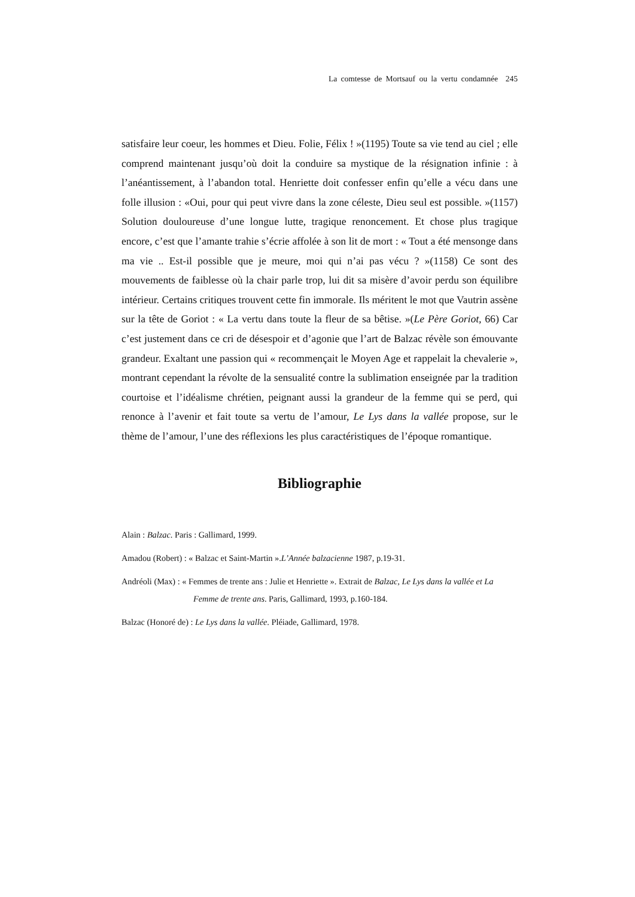La comtesse de Mortsauf ou la vertu condamnée 245
satisfaire leur coeur, les hommes et Dieu. Folie, Félix ! »(1195) Toute sa vie tend au ciel ; elle comprend maintenant jusqu’où doit la conduire sa mystique de la résignation infinie : à l’anéantissement, à l’abandon total. Henriette doit confesser enfin qu’elle a vécu dans une folle illusion : «Oui, pour qui peut vivre dans la zone céleste, Dieu seul est possible. »(1157) Solution douloureuse d’une longue lutte, tragique renoncement. Et chose plus tragique encore, c’est que l’amante trahie s’écrie affolée à son lit de mort : « Tout a été mensonge dans ma vie .. Est-il possible que je meure, moi qui n’ai pas vécu ? »(1158) Ce sont des mouvements de faiblesse où la chair parle trop, lui dit sa misère d’avoir perdu son équilibre intérieur. Certains critiques trouvent cette fin immorale. Ils méritent le mot que Vautrin assène sur la tête de Goriot : « La vertu dans toute la fleur de sa bêtise. »(Le Père Goriot, 66) Car c’est justement dans ce cri de désespoir et d’agonie que l’art de Balzac révèle son émouvante grandeur. Exaltant une passion qui « recommençait le Moyen Age et rappelait la chevalerie », montrant cependant la révolte de la sensualité contre la sublimation enseignée par la tradition courtoise et l’idéalisme chrétien, peignant aussi la grandeur de la femme qui se perd, qui renonce à l’avenir et fait toute sa vertu de l’amour, Le Lys dans la vallée propose, sur le thème de l’amour, l’une des réflexions les plus caractéristiques de l’époque romantique.
Bibliographie
Alain : Balzac. Paris : Gallimard, 1999.
Amadou (Robert) : « Balzac et Saint-Martin ».L’Année balzacienne 1987, p.19-31.
Andréoli (Max) : « Femmes de trente ans : Julie et Henriette ». Extrait de Balzac, Le Lys dans la vallée et La Femme de trente ans. Paris, Gallimard, 1993, p.160-184.
Balzac (Honoré de) : Le Lys dans la vallée. Pléiade, Gallimard, 1978.